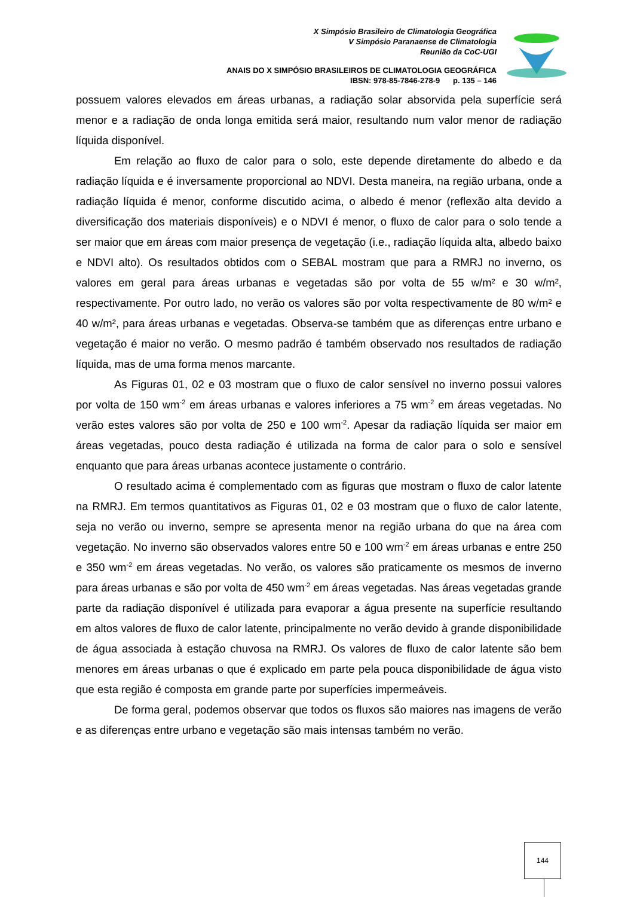X Simpósio Brasileiro de Climatologia Geográfica
V Simpósio Paranaense de Climatologia
Reunião da CoC-UGI
ANAIS DO X SIMPÓSIO BRASILEIROS DE CLIMATOLOGIA GEOGRÁFICA
IBSN: 978-85-7846-278-9 p. 135 – 146
possuem valores elevados em áreas urbanas, a radiação solar absorvida pela superfície será menor e a radiação de onda longa emitida será maior, resultando num valor menor de radiação líquida disponível.
Em relação ao fluxo de calor para o solo, este depende diretamente do albedo e da radiação líquida e é inversamente proporcional ao NDVI. Desta maneira, na região urbana, onde a radiação líquida é menor, conforme discutido acima, o albedo é menor (reflexão alta devido a diversificação dos materiais disponíveis) e o NDVI é menor, o fluxo de calor para o solo tende a ser maior que em áreas com maior presença de vegetação (i.e., radiação líquida alta, albedo baixo e NDVI alto). Os resultados obtidos com o SEBAL mostram que para a RMRJ no inverno, os valores em geral para áreas urbanas e vegetadas são por volta de 55 w/m² e 30 w/m², respectivamente. Por outro lado, no verão os valores são por volta respectivamente de 80 w/m² e 40 w/m², para áreas urbanas e vegetadas. Observa-se também que as diferenças entre urbano e vegetação é maior no verão. O mesmo padrão é também observado nos resultados de radiação líquida, mas de uma forma menos marcante.
As Figuras 01, 02 e 03 mostram que o fluxo de calor sensível no inverno possui valores por volta de 150 wm<sup>-2</sup> em áreas urbanas e valores inferiores a 75 wm<sup>-2</sup> em áreas vegetadas. No verão estes valores são por volta de 250 e 100 wm<sup>-2</sup>. Apesar da radiação líquida ser maior em áreas vegetadas, pouco desta radiação é utilizada na forma de calor para o solo e sensível enquanto que para áreas urbanas acontece justamente o contrário.
O resultado acima é complementado com as figuras que mostram o fluxo de calor latente na RMRJ. Em termos quantitativos as Figuras 01, 02 e 03 mostram que o fluxo de calor latente, seja no verão ou inverno, sempre se apresenta menor na região urbana do que na área com vegetação. No inverno são observados valores entre 50 e 100 wm<sup>-2</sup> em áreas urbanas e entre 250 e 350 wm<sup>-2</sup> em áreas vegetadas. No verão, os valores são praticamente os mesmos de inverno para áreas urbanas e são por volta de 450 wm<sup>-2</sup> em áreas vegetadas. Nas áreas vegetadas grande parte da radiação disponível é utilizada para evaporar a água presente na superfície resultando em altos valores de fluxo de calor latente, principalmente no verão devido à grande disponibilidade de água associada à estação chuvosa na RMRJ. Os valores de fluxo de calor latente são bem menores em áreas urbanas o que é explicado em parte pela pouca disponibilidade de água visto que esta região é composta em grande parte por superfícies impermeáveis.
De forma geral, podemos observar que todos os fluxos são maiores nas imagens de verão e as diferenças entre urbano e vegetação são mais intensas também no verão.
144